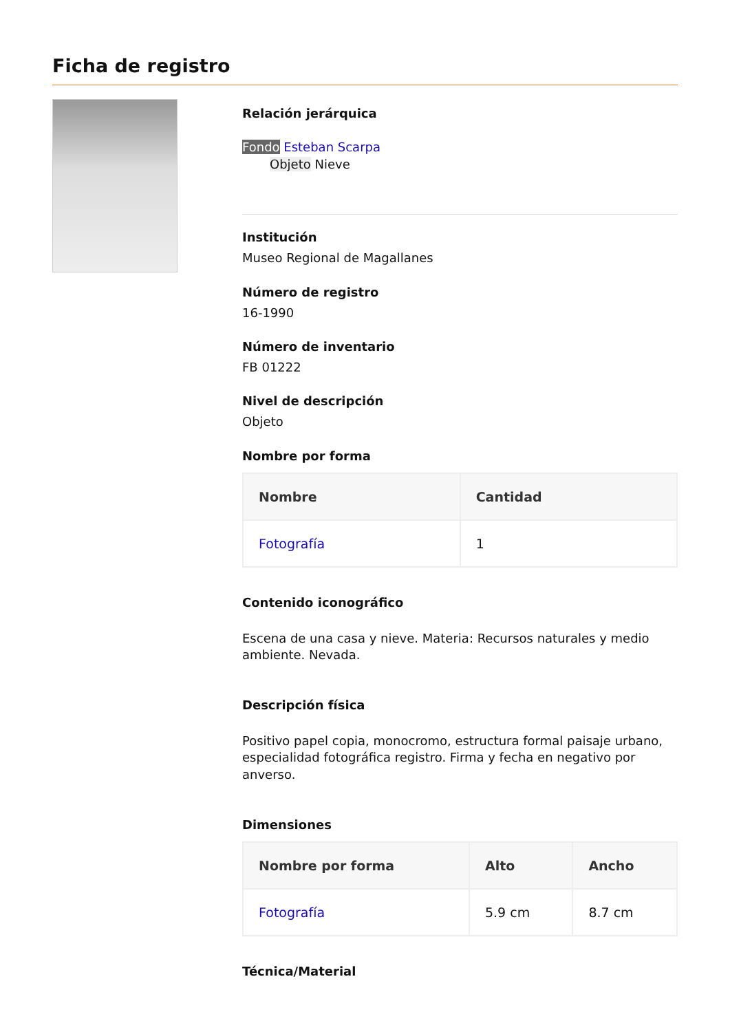Ficha de registro
Relación jerárquica
Fondo Esteban Scarpa
Objeto Nieve
Institución
Museo Regional de Magallanes
Número de registro
16-1990
Número de inventario
FB 01222
Nivel de descripción
Objeto
Nombre por forma
| Nombre | Cantidad |
| --- | --- |
| Fotografía | 1 |
Contenido iconográfico
Escena de una casa y nieve. Materia: Recursos naturales y medio ambiente. Nevada.
Descripción física
Positivo papel copia, monocromo, estructura formal paisaje urbano, especialidad fotográfica registro. Firma y fecha en negativo por anverso.
Dimensiones
| Nombre por forma | Alto | Ancho |
| --- | --- | --- |
| Fotografía | 5.9 cm | 8.7 cm |
Técnica/Material